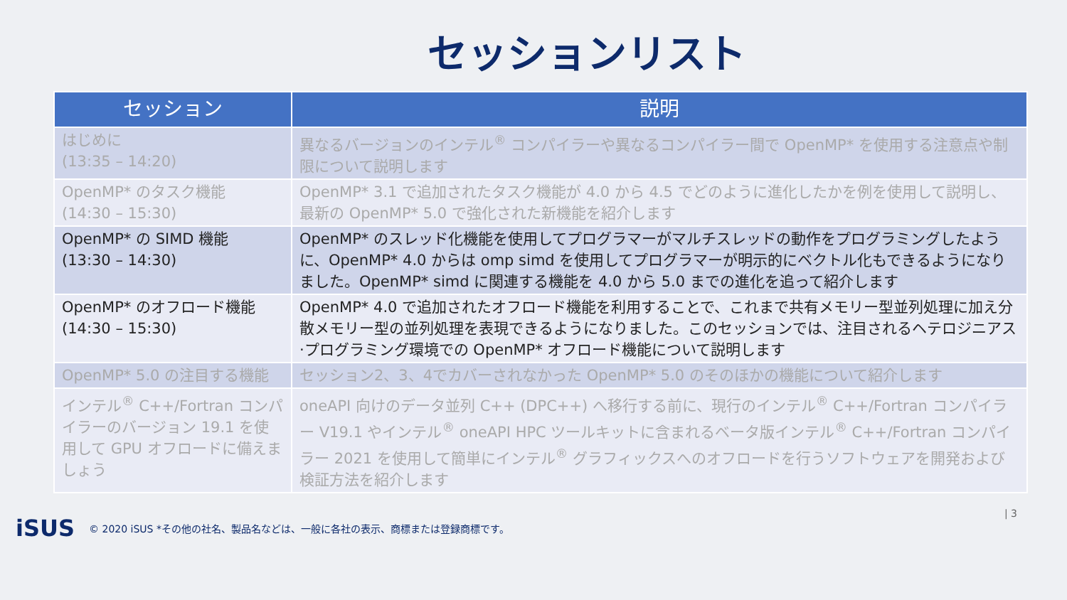セッションリスト
| セッション | 説明 |
| --- | --- |
| はじめに (13:35 – 14:20) | 異なるバージョンのインテル<sup>®</sup> コンパイラーや異なるコンパイラー間で OpenMP* を使用する注意点や制限について説明します |
| OpenMP* のタスク機能 (14:30 – 15:30) | OpenMP* 3.1 で追加されたタスク機能が 4.0 から 4.5 でどのように進化したかを例を使用して説明し、最新の OpenMP* 5.0 で強化された新機能を紹介します |
| OpenMP* の SIMD 機能 (13:30 – 14:30) | OpenMP* のスレッド化機能を使用してプログラマーがマルチスレッドの動作をプログラミングしたように、OpenMP* 4.0 からは omp simd を使用してプログラマーが明示的にベクトル化もできるようになりました。OpenMP* simd に関連する機能を 4.0 から 5.0 までの進化を追って紹介します |
| OpenMP* のオフロード機能 (14:30 – 15:30) | OpenMP* 4.0 で追加されたオフロード機能を利用することで、これまで共有メモリー型並列処理に加え分散メモリー型の並列処理を表現できるようになりました。このセッションでは、注目されるヘテロジニアス·プログラミング環境での OpenMP* オフロード機能について説明します |
| OpenMP* 5.0 の注目する機能 | セッション2、3、4でカバーされなかった OpenMP* 5.0 のそのほかの機能について紹介します |
| インテル<sup>®</sup> C++/Fortran コンパイラーのバージョン 19.1 を使用して GPU オフロードに備えましょう | oneAPI 向けのデータ並列 C++ (DPC++) へ移行する前に、現行のインテル<sup>®</sup> C++/Fortran コンパイラー V19.1 やインテル<sup>®</sup> oneAPI HPC ツールキットに含まれるベータ版インテル<sup>®</sup> C++/Fortran コンパイラー 2021 を使用して簡単にインテル<sup>®</sup> グラフィックスへのオフロードを行うソフトウェアを開発および検証方法を紹介します |
iSUS © 2020 iSUS *その他の社名、製品名などは、一般に各社の表示、商標または登録商標です。
| 3